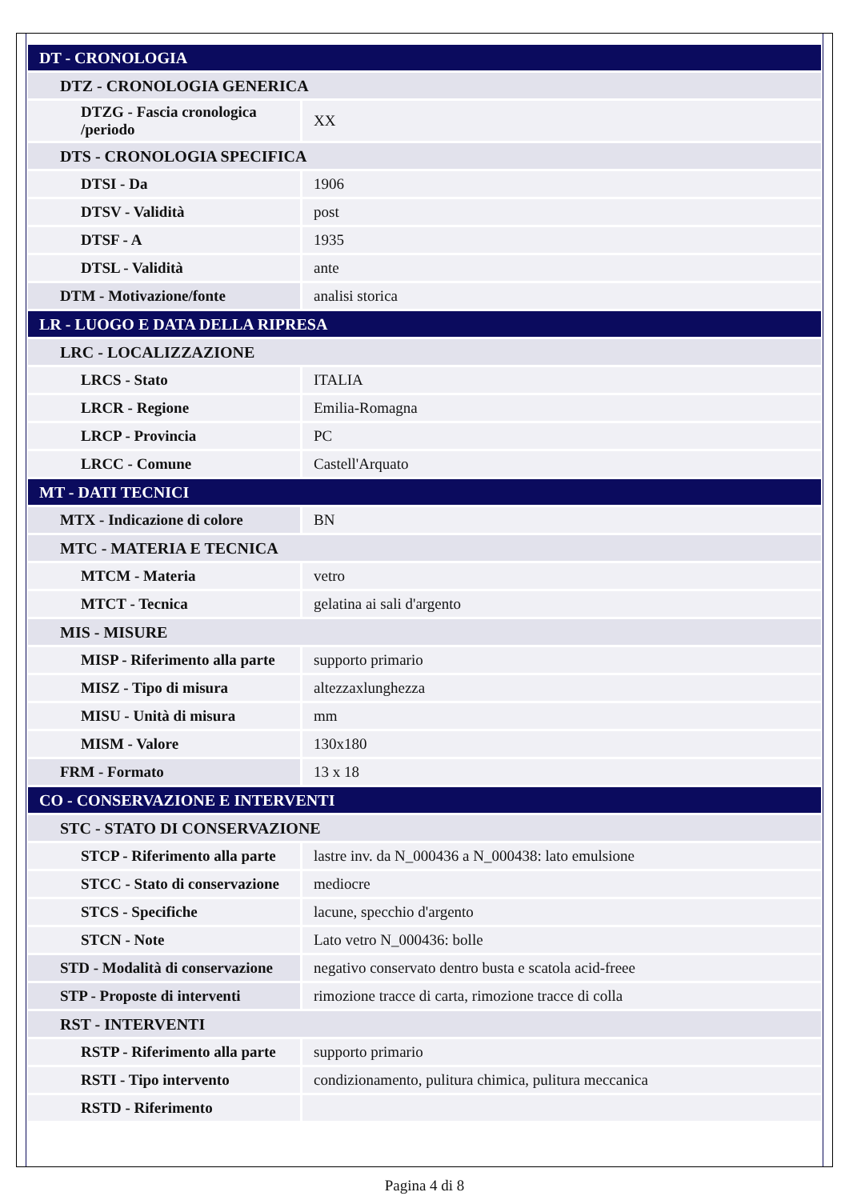| DT - CRONOLOGIA | |
| DTZ - CRONOLOGIA GENERICA | |
| DTZG - Fascia cronologica /periodo | XX |
| DTS - CRONOLOGIA SPECIFICA | |
| DTSI - Da | 1906 |
| DTSV - Validità | post |
| DTSF - A | 1935 |
| DTSL - Validità | ante |
| DTM - Motivazione/fonte | analisi storica |
| LR - LUOGO E DATA DELLA RIPRESA | |
| LRC - LOCALIZZAZIONE | |
| LRCS - Stato | ITALIA |
| LRCR - Regione | Emilia-Romagna |
| LRCP - Provincia | PC |
| LRCC - Comune | Castell'Arquato |
| MT - DATI TECNICI | |
| MTX - Indicazione di colore | BN |
| MTC - MATERIA E TECNICA | |
| MTCM - Materia | vetro |
| MTCT - Tecnica | gelatina ai sali d'argento |
| MIS - MISURE | |
| MISP - Riferimento alla parte | supporto primario |
| MISZ - Tipo di misura | altezzaxlunghezza |
| MISU - Unità di misura | mm |
| MISM - Valore | 130x180 |
| FRM - Formato | 13 x 18 |
| CO - CONSERVAZIONE E INTERVENTI | |
| STC - STATO DI CONSERVAZIONE | |
| STCP - Riferimento alla parte | lastre inv. da N_000436 a N_000438: lato emulsione |
| STCC - Stato di conservazione | mediocre |
| STCS - Specifiche | lacune, specchio d'argento |
| STCN - Note | Lato vetro N_000436: bolle |
| STD - Modalità di conservazione | negativo conservato dentro busta e scatola acid-freee |
| STP - Proposte di interventi | rimozione tracce di carta, rimozione tracce di colla |
| RST - INTERVENTI | |
| RSTP - Riferimento alla parte | supporto primario |
| RSTI - Tipo intervento | condizionamento, pulitura chimica, pulitura meccanica |
| RSTD - Riferimento | |
Pagina 4 di 8